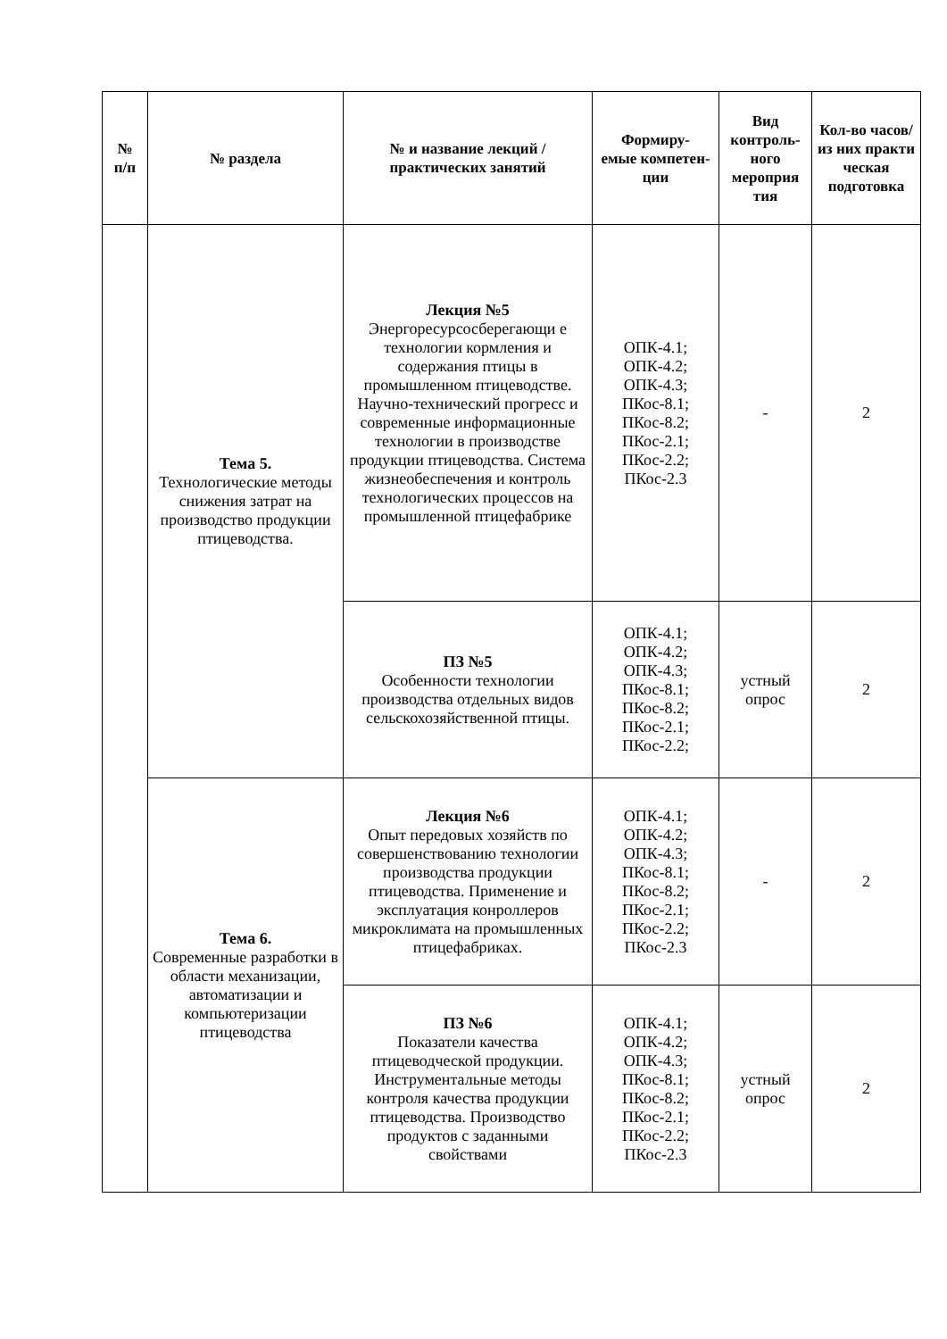| № п/п | № раздела | № и название лекций / практических занятий | Формиру- емые компетен- ции | Вид контроль- ного мероприя тия | Кол-во часов/ из них практи ческая подготовка |
| --- | --- | --- | --- | --- | --- |
| | Тема 5. Технологические методы снижения затрат на производство продукции птицеводства. | Лекция №5 Энергоресурсосберегающи е технологии кормления и содержания птицы в промышленном птицеводстве. Научно-технический прогресс и современные информационные технологии в производстве продукции птицеводства. Система жизнеобеспечения и контроль технологических процессов на промышленной птицефабрике | ОПК-4.1; ОПК-4.2; ОПК-4.3; ПКос-8.1; ПКос-8.2; ПКос-2.1; ПКос-2.2; ПКос-2.3 | - | 2 |
| | | ПЗ №5 Особенности технологии производства отдельных видов сельскохозяйственной птицы. | ОПК-4.1; ОПК-4.2; ОПК-4.3; ПКос-8.1; ПКос-8.2; ПКос-2.1; ПКос-2.2; | устный опрос | 2 |
| | Тема 6. Современные разработки в области механизации, автоматизации и компьютеризации птицеводства | Лекция №6 Опыт передовых хозяйств по совершенствованию технологии производства продукции птицеводства. Применение и эксплуатация конроллеров микроклимата на промышленных птицефабриках. | ОПК-4.1; ОПК-4.2; ОПК-4.3; ПКос-8.1; ПКос-8.2; ПКос-2.1; ПКос-2.2; ПКос-2.3 | - | 2 |
| | | ПЗ №6 Показатели качества птицеводческой продукции. Инструментальные методы контроля качества продукции птицеводства. Производство продуктов с заданными свойствами | ОПК-4.1; ОПК-4.2; ОПК-4.3; ПКос-8.1; ПКос-8.2; ПКос-2.1; ПКос-2.2; ПКос-2.3 | устный опрос | 2 |